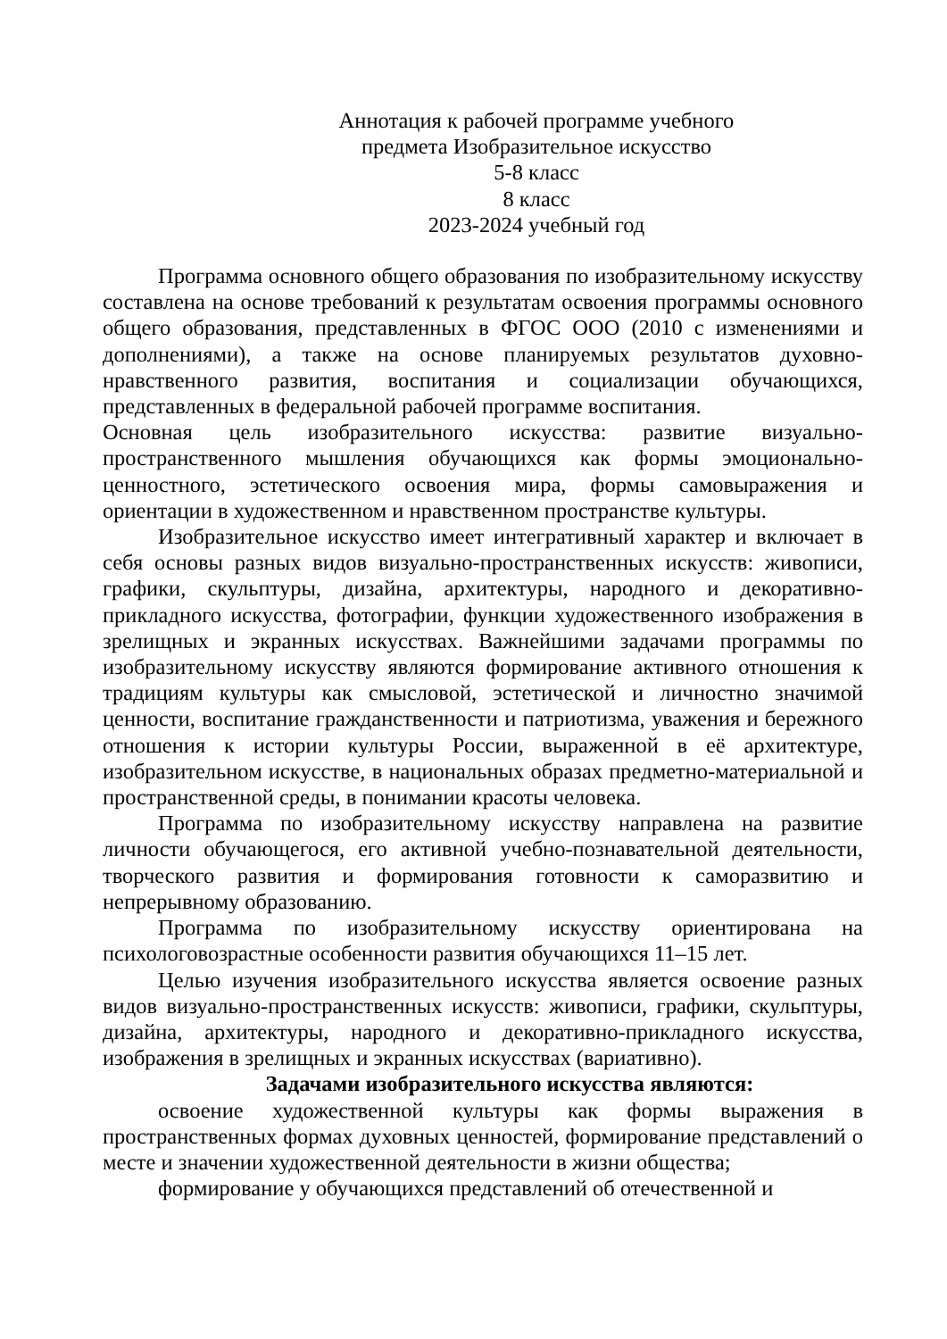Аннотация к рабочей программе учебного
предмета Изобразительное искусство
5-8 класс
8 класс
2023-2024 учебный год
Программа основного общего образования по изобразительному искусству составлена на основе требований к результатам освоения программы основного общего образования, представленных в ФГОС ООО (2010 с изменениями и дополнениями), а также на основе планируемых результатов духовно-нравственного развития, воспитания и социализации обучающихся, представленных в федеральной рабочей программе воспитания.
Основная цель изобразительного искусства: развитие визуально-пространственного мышления обучающихся как формы эмоционально-ценностного, эстетического освоения мира, формы самовыражения и ориентации в художественном и нравственном пространстве культуры.
Изобразительное искусство имеет интегративный характер и включает в себя основы разных видов визуально-пространственных искусств: живописи, графики, скульптуры, дизайна, архитектуры, народного и декоративно-прикладного искусства, фотографии, функции художественного изображения в зрелищных и экранных искусствах. Важнейшими задачами программы по изобразительному искусству являются формирование активного отношения к традициям культуры как смысловой, эстетической и личностно значимой ценности, воспитание гражданственности и патриотизма, уважения и бережного отношения к истории культуры России, выраженной в её архитектуре, изобразительном искусстве, в национальных образах предметно-материальной и пространственной среды, в понимании красоты человека.
Программа по изобразительному искусству направлена на развитие личности обучающегося, его активной учебно-познавательной деятельности, творческого развития и формирования готовности к саморазвитию и непрерывному образованию.
Программа по изобразительному искусству ориентирована на психологовозрастные особенности развития обучающихся 11–15 лет.
Целью изучения изобразительного искусства является освоение разных видов визуально-пространственных искусств: живописи, графики, скульптуры, дизайна, архитектуры, народного и декоративно-прикладного искусства, изображения в зрелищных и экранных искусствах (вариативно).
Задачами изобразительного искусства являются:
освоение художественной культуры как формы выражения в пространственных формах духовных ценностей, формирование представлений о месте и значении художественной деятельности в жизни общества;
формирование у обучающихся представлений об отечественной и